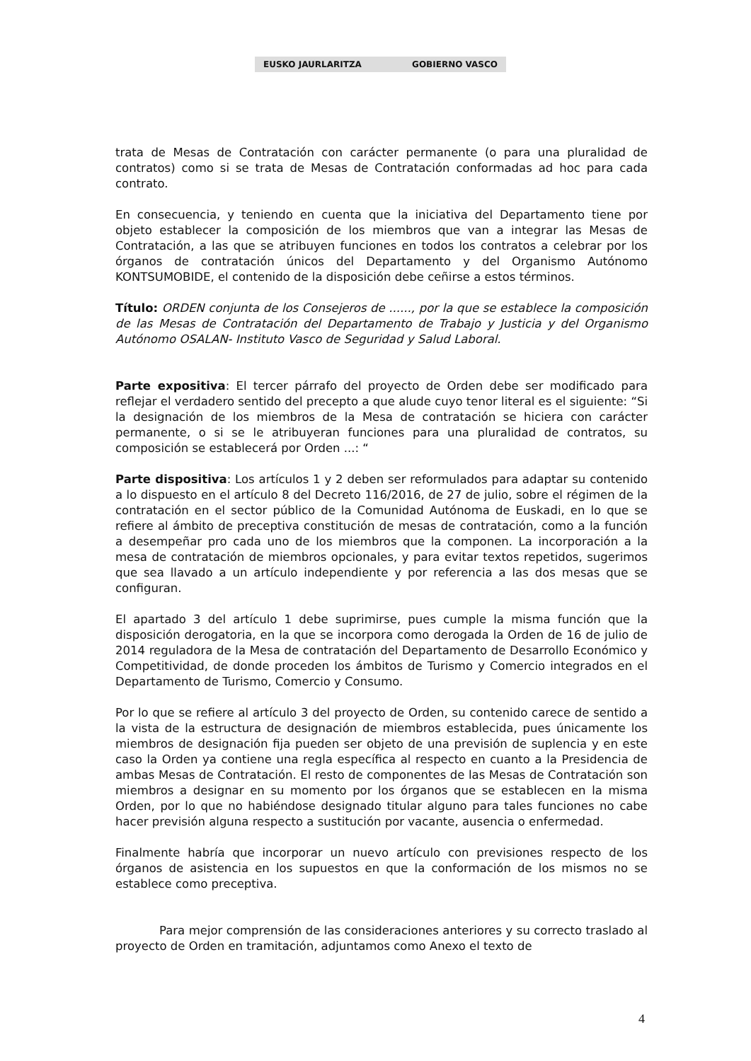EUSKO JAURLARITZA GOBIERNO VASCO
trata de Mesas de Contratación con carácter permanente (o para una pluralidad de contratos) como si se trata de Mesas de Contratación conformadas ad hoc para cada contrato.
En consecuencia, y teniendo en cuenta que la iniciativa del Departamento tiene por objeto establecer la composición de los miembros que van a integrar las Mesas de Contratación, a las que se atribuyen funciones en todos los contratos a celebrar por los órganos de contratación únicos del Departamento y del Organismo Autónomo KONTSUMOBIDE, el contenido de la disposición debe ceñirse a estos términos.
Título: ORDEN conjunta de los Consejeros de ......, por la que se establece la composición de las Mesas de Contratación del Departamento de Trabajo y Justicia y del Organismo Autónomo OSALAN- Instituto Vasco de Seguridad y Salud Laboral.
Parte expositiva: El tercer párrafo del proyecto de Orden debe ser modificado para reflejar el verdadero sentido del precepto a que alude cuyo tenor literal es el siguiente: “Si la designación de los miembros de la Mesa de contratación se hiciera con carácter permanente, o si se le atribuyeran funciones para una pluralidad de contratos, su composición se establecerá por Orden ...: “
Parte dispositiva: Los artículos 1 y 2 deben ser reformulados para adaptar su contenido a lo dispuesto en el artículo 8 del Decreto 116/2016, de 27 de julio, sobre el régimen de la contratación en el sector público de la Comunidad Autónoma de Euskadi, en lo que se refiere al ámbito de preceptiva constitución de mesas de contratación, como a la función a desempeñar pro cada uno de los miembros que la componen. La incorporación a la mesa de contratación de miembros opcionales, y para evitar textos repetidos, sugerimos que sea llavado a un artículo independiente y por referencia a las dos mesas que se configuran.
El apartado 3 del artículo 1 debe suprimirse, pues cumple la misma función que la disposición derogatoria, en la que se incorpora como derogada la Orden de 16 de julio de 2014 reguladora de la Mesa de contratación del Departamento de Desarrollo Económico y Competitividad, de donde proceden los ámbitos de Turismo y Comercio integrados en el Departamento de Turismo, Comercio y Consumo.
Por lo que se refiere al artículo 3 del proyecto de Orden, su contenido carece de sentido a la vista de la estructura de designación de miembros establecida, pues únicamente los miembros de designación fija pueden ser objeto de una previsión de suplencia y en este caso la Orden ya contiene una regla específica al respecto en cuanto a la Presidencia de ambas Mesas de Contratación. El resto de componentes de las Mesas de Contratación son miembros a designar en su momento por los órganos que se establecen en la misma Orden, por lo que no habiéndose designado titular alguno para tales funciones no cabe hacer previsión alguna respecto a sustitución por vacante, ausencia o enfermedad.
Finalmente habría que incorporar un nuevo artículo con previsiones respecto de los órganos de asistencia en los supuestos en que la conformación de los mismos no se establece como preceptiva.
Para mejor comprensión de las consideraciones anteriores y su correcto traslado al proyecto de Orden en tramitación, adjuntamos como Anexo el texto de
4